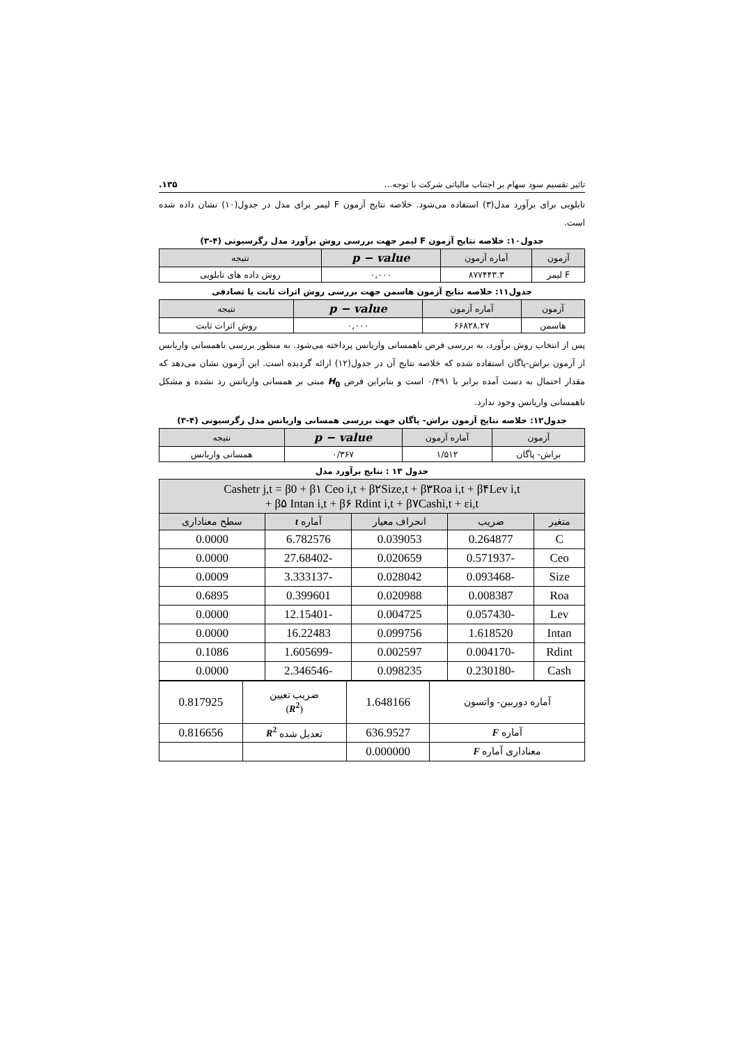تاثیر تقسیم سود سهام بر اجتناب مالیاتی شرکت با توجه... ۱۳۵.
تابلویی برای برآورد مدل(۳) استفاده می‌شود. خلاصه نتایج آزمون F لیمر برای مدل در جدول(۱۰) نشان داده شده است.
جدول۱۰: خلاصه نتایج آزمون F لیمر جهت بررسی روش برآورد مدل رگرسیونی (۴-۳)
| آزمون | آماره آزمون | p − value | نتیجه |
| --- | --- | --- | --- |
| F لیمر | ۸۷۷۴۴۳.۳ | ۰,۰۰۰ | روش داده های تابلویی |
جدول۱۱: خلاصه نتایج آزمون هاسمن جهت بررسی روش اثرات ثابت یا تصادفی
| آزمون | آماره آزمون | p − value | نتیجه |
| --- | --- | --- | --- |
| هاسمن | ۶۶۸۲۸.۲۷ | ۰,۰۰۰ | روش اثرات ثابت |
پس از انتخاب روش برآورد، به بررسی فرض ناهمسانی واریانس پرداخته می‌شود. به منظور بررسی ناهمسانی واریانس از آزمون براش-پاگان استفاده شده که خلاصه نتایج آن در جدول(۱۲) ارائه گردیده است. این آزمون نشان می‌دهد که مقدار احتمال به دست آمده برابر با ۰/۴۹۱ است و بنابراین فرض H<sub>0</sub> مبنی بر همسانی واریانس رد نشده و مشکل ناهمسانی واریانس وجود ندارد.
جدول۱۲: خلاصه نتایج آزمون براش- پاگان جهت بررسی همسانی واریانس مدل رگرسیونی (۴-۳)
| آزمون | آماره آزمون | p − value | نتیجه |
| --- | --- | --- | --- |
| براش- پاگان | ۱/۵۱۲ | ۰/۳۶۷ | همسانی واریانس |
جدول ۱۳ : نتایج برآورد مدل
| Cashetr j,t = β0 + β۱ Ceo i,t + β۲Size,t + β۳Roa i,t + β۴Lev i,t + β۵ Intan i,t + β۶ Rdint i,t + β۷Cashi,t + εi,t | | | | |
| --- | --- | --- | --- | --- |
| متغیر | ضریب | انحراف معیار | آماره t | سطح معناداری |
| C | 0.264877 | 0.039053 | 6.782576 | 0.0000 |
| Ceo | -0.571937 | 0.020659 | -27.68402 | 0.0000 |
| Size | -0.093468 | 0.028042 | -3.333137 | 0.0009 |
| Roa | 0.008387 | 0.020988 | 0.399601 | 0.6895 |
| Lev | -0.057430 | 0.004725 | -12.15401 | 0.0000 |
| Intan | 1.618520 | 0.099756 | 16.22483 | 0.0000 |
| Rdint | -0.004170 | 0.002597 | -1.605699 | 0.1086 |
| Cash | -0.230180 | 0.098235 | -2.346546 | 0.0000 |
| آماره دوربین- واتسون | 1.648166 | ضریب تعیین ( R<sup>2</sup> ) | 0.817925 |
| آماره F | 636.9527 | تعدیل شده R<sup>2</sup> | 0.816656 |
| معناداری آماره F | 0.000000 | | |